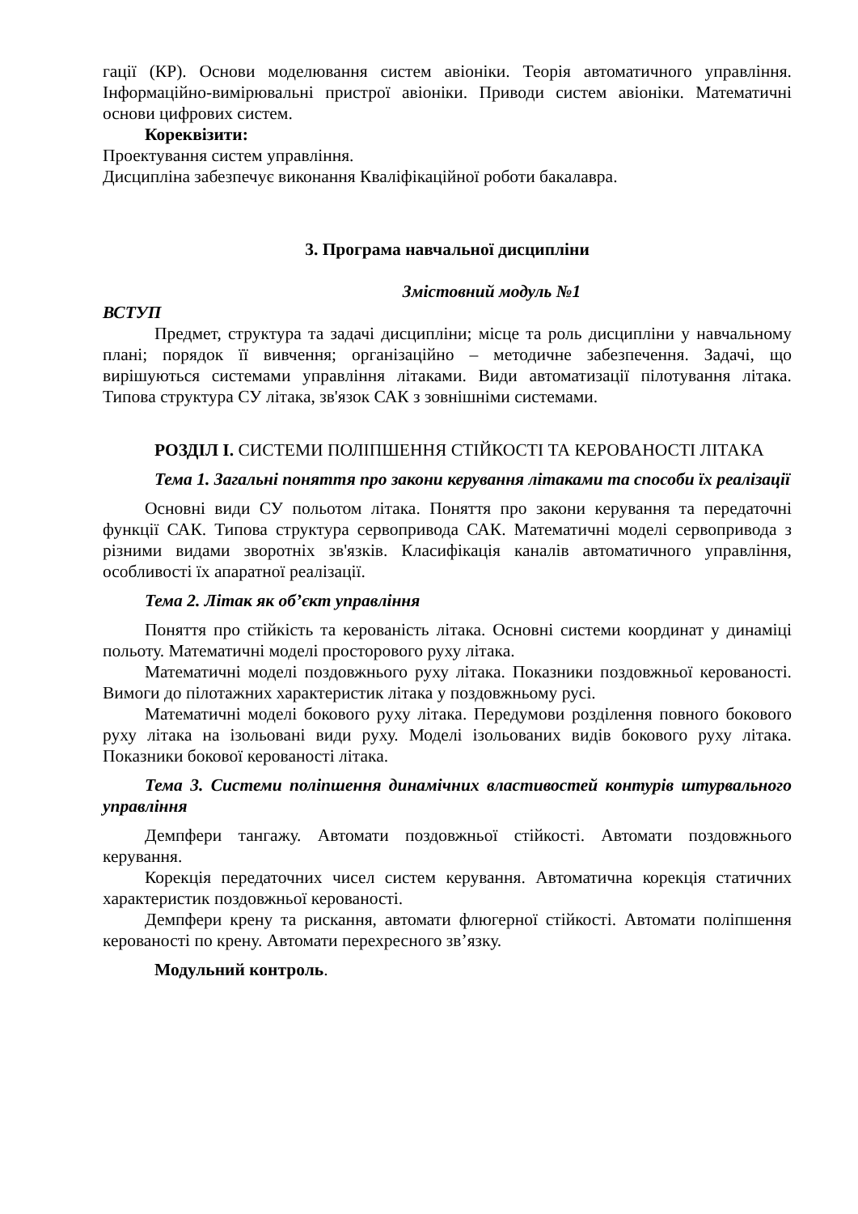гації (КР). Основи моделювання систем авіоніки. Теорія автоматичного управління. Інформаційно-вимірювальні пристрої авіоніки. Приводи систем авіоніки. Математичні основи цифрових систем.
Кореквізити:
Проектування систем управління.
Дисципліна забезпечує виконання Кваліфікаційної роботи бакалавра.
3. Програма навчальної дисципліни
Змістовний модуль №1
ВСТУП
Предмет, структура та задачі дисципліни; місце та роль дисципліни у навчальному плані; порядок її вивчення; організаційно – методичне забезпечення. Задачі, що вирішуються системами управління літаками. Види автоматизації пілотування літака. Типова структура СУ літака, зв'язок САК з зовнішніми системами.
РОЗДІЛ І. СИСТЕМИ ПОЛІПШЕННЯ СТІЙКОСТІ ТА КЕРОВАНОСТІ ЛІТАКА
Тема 1. Загальні поняття про закони керування літаками та способи їх реалізації
Основні види СУ польотом літака. Поняття про закони керування та передаточні функції САК. Типова структура сервопривода САК. Математичні моделі сервопривода з різними видами зворотніх зв'язків. Класифікація каналів автоматичного управління, особливості їх апаратної реалізації.
Тема 2. Літак як об’єкт управління
Поняття про стійкість та керованість літака. Основні системи координат у динаміці польоту. Математичні моделі просторового руху літака.
Математичні моделі поздовжнього руху літака. Показники поздовжньої керованості. Вимоги до пілотажних характеристик літака у поздовжньому русі.
Математичні моделі бокового руху літака. Передумови розділення повного бокового руху літака на ізольовані види руху. Моделі ізольованих видів бокового руху літака. Показники бокової керованості літака.
Тема 3. Системи поліпшення динамічних властивостей контурів штурвального управління
Демпфери тангажу. Автомати поздовжньої стійкості. Автомати поздовжнього керування.
Корекція передаточних чисел систем керування. Автоматична корекція статичних характеристик поздовжньої керованості.
Демпфери крену та рискання, автомати флюгерної стійкості. Автомати поліпшення керованості по крену. Автомати перехресного зв’язку.
Модульний контроль.